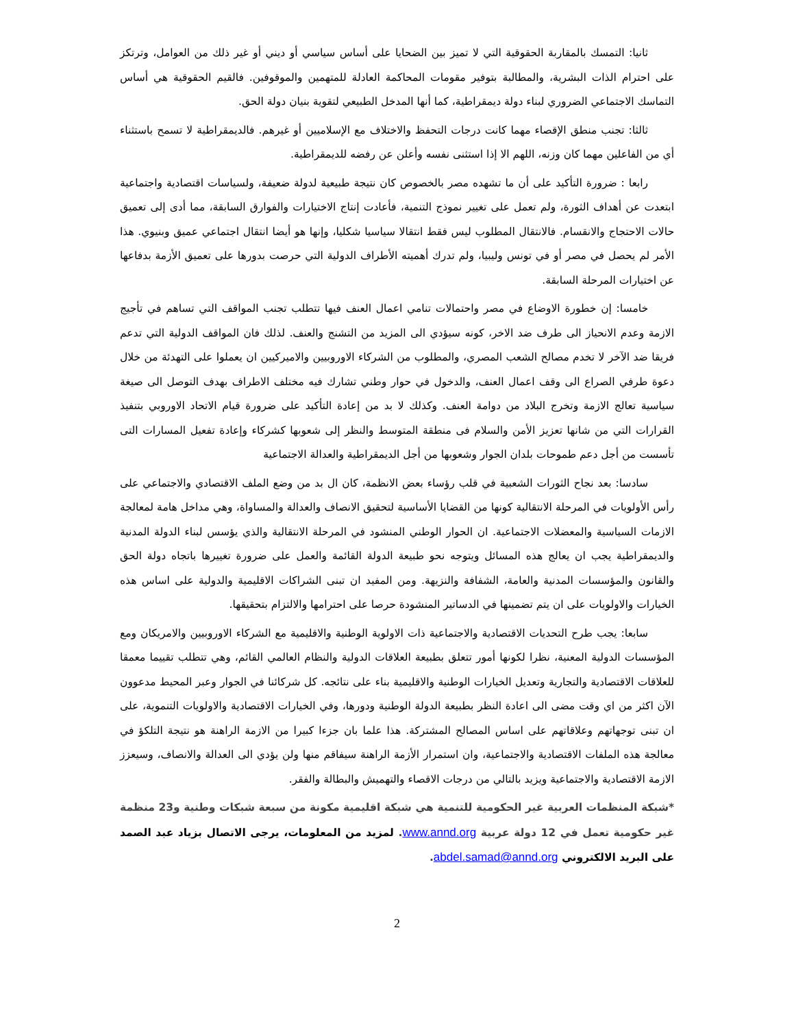ثانيا: التمسك بالمقاربة الحقوقية التي لا تميز بين الضحايا على أساس سياسي أو ديني أو غير ذلك من العوامل، وترتكز على احترام الذات البشرية، والمطالبة بتوفير مقومات المحاكمة العادلة للمتهمين والموقوفين. فالقيم الحقوقية هي أساس التماسك الاجتماعي الضروري لبناء دولة ديمقراطية، كما أنها المدخل الطبيعي لتقوية بنيان دولة الحق.
ثالثا: تجنب منطق الإقصاء مهما كانت درجات التحفظ والاختلاف مع الإسلاميين أو غيرهم. فالديمقراطية لا تسمح باستثناء أي من الفاعلين مهما كان وزنه، اللهم الا إذا استثنى نفسه وأعلن عن رفضه للديمقراطية.
رابعا : ضرورة التأكيد على أن ما تشهده مصر بالخصوص كان نتيجة طبيعية لدولة ضعيفة، ولسياسات اقتصادية واجتماعية ابتعدت عن أهداف الثورة، ولم تعمل على تغيير نموذج التنمية، فأعادت إنتاج الاختيارات والفوارق السابقة، مما أدى إلى تعميق حالات الاحتجاج والانقسام. فالانتقال المطلوب ليس فقط انتقالا سياسيا شكليا، وإنها هو أيضا انتقال اجتماعي عميق وبنيوي. هذا الأمر لم يحصل في مصر أو في تونس وليبيا، ولم تدرك أهميته الأطراف الدولية التي حرصت بدورها على تعميق الأزمة بدفاعها عن اختيارات المرحلة السابقة.
خامسا: إن خطورة الاوضاع في مصر واحتمالات تنامي اعمال العنف فيها تتطلب تجنب المواقف التي تساهم في تأجيج الازمة وعدم الانحياز الى طرف ضد الاخر، كونه سيؤدي الى المزيد من التشنج والعنف. لذلك فان المواقف الدولية التي تدعم فريقا ضد الآخر لا تخدم مصالح الشعب المصري، والمطلوب من الشركاء الاوروبيين والاميركيين ان يعملوا على التهدئة من خلال دعوة طرفي الصراع الى وقف اعمال العنف، والدخول في حوار وطني تشارك فيه مختلف الاطراف بهدف التوصل الى صيغة سياسية تعالج الازمة وتخرج البلاد من دوامة العنف. وكذلك لا بد من إعادة التأكيد على ضرورة قيام الاتحاد الاوروبي بتنفيذ القرارات التي من شانها تعزيز الأمن والسلام فى منطقة المتوسط والنظر إلى شعوبها كشركاء وإعادة تفعيل المسارات التى تأسست من أجل دعم طموحات بلدان الجوار وشعوبها من أجل الديمقراطية والعدالة الاجتماعية
سادسا: بعد نجاح الثورات الشعبية في قلب رؤساء بعض الانظمة، كان ال بد من وضع الملف الاقتصادي والاجتماعي على رأس الأولويات في المرحلة الانتقالية كونها من القضايا الأساسية لتحقيق الانصاف والعدالة والمساواة، وهي مداخل هامة لمعالجة الازمات السياسية والمعضلات الاجتماعية. ان الحوار الوطني المنشود في المرحلة الانتقالية والذي يؤسس لبناء الدولة المدنية والديمقراطية يجب ان يعالج هذه المسائل ويتوجه نحو طبيعة الدولة القائمة والعمل على ضرورة تغييرها باتجاه دولة الحق والقانون والمؤسسات المدنية والعامة، الشفافة والنزيهة. ومن المفيد ان تبنى الشراكات الاقليمية والدولية على اساس هذه الخيارات والاولويات على ان يتم تضمينها في الدساتير المنشودة حرصا على احترامها والالتزام بتحقيقها.
سابعا: يجب طرح التحديات الاقتصادية والاجتماعية ذات الاولوية الوطنية والاقليمية مع الشركاء الاوروبيين والامريكان ومع المؤسسات الدولية المعنية، نظرا لكونها أمور تتعلق بطبيعة العلاقات الدولية والنظام العالمي القائم، وهي تتطلب تقييما معمقا للعلاقات الاقتصادية والتجارية وتعديل الخيارات الوطنية والاقليمية بناء على نتائجه. كل شركائنا في الجوار وعبر المحيط مدعوون الآن اكثر من اي وقت مضى الى اعادة النظر بطبيعة الدولة الوطنية ودورها، وفي الخيارات الاقتصادية والاولويات التنموية، على ان تبنى توجهاتهم وعلاقاتهم على اساس المصالح المشتركة. هذا علما بان جزءا كبيرا من الازمة الراهنة هو نتيجة التلكؤ في معالجة هذه الملفات الاقتصادية والاجتماعية، وان استمرار الأزمة الراهنة سيفاقم منها ولن يؤدي الى العدالة والانصاف، وسيعزز الازمة الاقتصادية والاجتماعية ويزيد بالتالي من درجات الاقصاء والتهميش والبطالة والفقر.
*شبكة المنظمات العربية غير الحكومية للتنمية هي شبكة اقليمية مكونة من سبعة شبكات وطنية و23 منظمة غير حكومية تعمل في 12 دولة عربية www.annd.org. لمزيد من المعلومات، يرجى الاتصال بزياد عبد الصمد على البريد الالكتروني abdel.samad@annd.org.
2